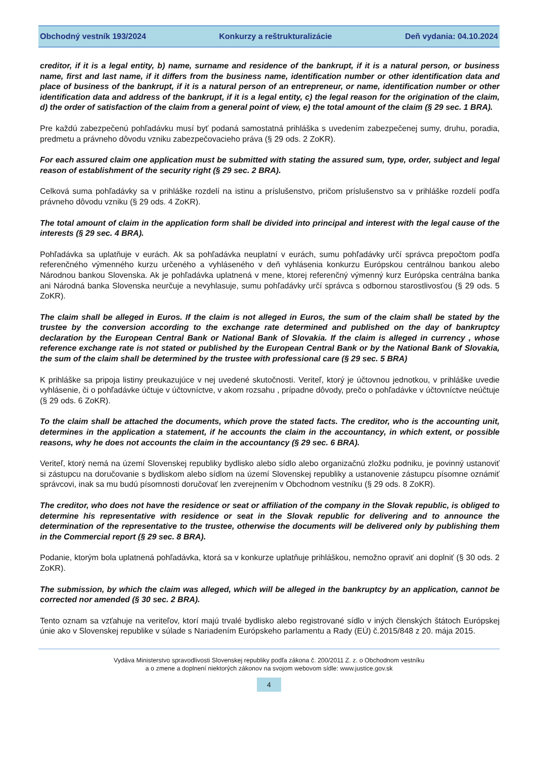Obchodný vestník 193/2024 Konkurzy a reštrukturalizácie Deň vydania: 04.10.2024
creditor, if it is a legal entity, b) name, surname and residence of the bankrupt, if it is a natural person, or business name, first and last name, if it differs from the business name, identification number or other identification data and place of business of the bankrupt, if it is a natural person of an entrepreneur, or name, identification number or other identification data and address of the bankrupt, if it is a legal entity, c) the legal reason for the origination of the claim, d) the order of satisfaction of the claim from a general point of view, e) the total amount of the claim (§ 29 sec. 1 BRA).
Pre každú zabezpečenú pohľadávku musí byť podaná samostatná prihláška s uvedením zabezpečenej sumy, druhu, poradia, predmetu a právneho dôvodu vzniku zabezpečovacieho práva (§ 29 ods. 2 ZoKR).
For each assured claim one application must be submitted with stating the assured sum, type, order, subject and legal reason of establishment of the security right (§ 29 sec. 2 BRA).
Celková suma pohľadávky sa v prihláške rozdelí na istinu a príslušenstvo, pričom príslušenstvo sa v prihláške rozdelí podľa právneho dôvodu vzniku (§ 29 ods. 4 ZoKR).
The total amount of claim in the application form shall be divided into principal and interest with the legal cause of the interests (§ 29 sec. 4 BRA).
Pohľadávka sa uplatňuje v eurách. Ak sa pohľadávka neuplatní v eurách, sumu pohľadávky určí správca prepočtom podľa referenčného výmenného kurzu určeného a vyhláseného v deň vyhlásenia konkurzu Európskou centrálnou bankou alebo Národnou bankou Slovenska. Ak je pohľadávka uplatnená v mene, ktorej referenčný výmenný kurz Európska centrálna banka ani Národná banka Slovenska neurčuje a nevyhlasuje, sumu pohľadávky určí správca s odbornou starostlivosťou (§ 29 ods. 5 ZoKR).
The claim shall be alleged in Euros. If the claim is not alleged in Euros, the sum of the claim shall be stated by the trustee by the conversion according to the exchange rate determined and published on the day of bankruptcy declaration by the European Central Bank or National Bank of Slovakia. If the claim is alleged in currency , whose reference exchange rate is not stated or published by the European Central Bank or by the National Bank of Slovakia, the sum of the claim shall be determined by the trustee with professional care (§ 29 sec. 5 BRA)
K prihláške sa pripoja listiny preukazujúce v nej uvedené skutočnosti. Veriteľ, ktorý je účtovnou jednotkou, v prihláške uvedie vyhlásenie, či o pohľadávke účtuje v účtovníctve, v akom rozsahu , prípadne dôvody, prečo o pohľadávke v účtovníctve neúčtuje (§ 29 ods. 6 ZoKR).
To the claim shall be attached the documents, which prove the stated facts. The creditor, who is the accounting unit, determines in the application a statement, if he accounts the claim in the accountancy, in which extent, or possible reasons, why he does not accounts the claim in the accountancy (§ 29 sec. 6 BRA).
Veriteľ, ktorý nemá na území Slovenskej republiky bydlisko alebo sídlo alebo organizačnú zložku podniku, je povinný ustanoviť si zástupcu na doručovanie s bydliskom alebo sídlom na území Slovenskej republiky a ustanovenie zástupcu písomne oznámiť správcovi, inak sa mu budú písomnosti doručovať len zverejnením v Obchodnom vestníku (§ 29 ods. 8 ZoKR).
The creditor, who does not have the residence or seat or affiliation of the company in the Slovak republic, is obliged to determine his representative with residence or seat in the Slovak republic for delivering and to announce the determination of the representative to the trustee, otherwise the documents will be delivered only by publishing them in the Commercial report (§ 29 sec. 8 BRA).
Podanie, ktorým bola uplatnená pohľadávka, ktorá sa v konkurze uplatňuje prihláškou, nemožno opraviť ani doplniť (§ 30 ods. 2 ZoKR).
The submission, by which the claim was alleged, which will be alleged in the bankruptcy by an application, cannot be corrected nor amended (§ 30 sec. 2 BRA).
Tento oznam sa vzťahuje na veriteľov, ktorí majú trvalé bydlisko alebo registrované sídlo v iných členských štátoch Európskej únie ako v Slovenskej republike v súlade s Nariadením Európskeho parlamentu a Rady (EÚ) č.2015/848 z 20. mája 2015.
Vydáva Ministerstvo spravodlivosti Slovenskej republiky podľa zákona č. 200/2011 Z. z. o Obchodnom vestníku
a o zmene a doplnení niektorých zákonov na svojom webovom sídle: www.justice.gov.sk
4